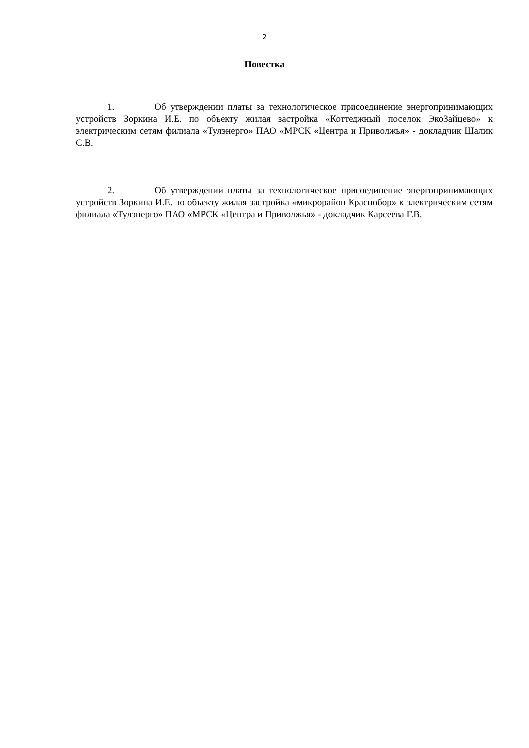2
Повестка
1. Об утверждении платы за технологическое присоединение энергопринимающих устройств Зоркина И.Е. по объекту жилая застройка «Коттеджный поселок ЭкоЗайцево» к электрическим сетям филиала «Тулэнерго» ПАО «МРСК «Центра и Приволжья» - докладчик Шалик С.В.
2. Об утверждении платы за технологическое присоединение энергопринимающих устройств Зоркина И.Е. по объекту жилая застройка «микрорайон Краснобор» к электрическим сетям филиала «Тулэнерго» ПАО «МРСК «Центра и Приволжья» - докладчик Карсеева Г.В.